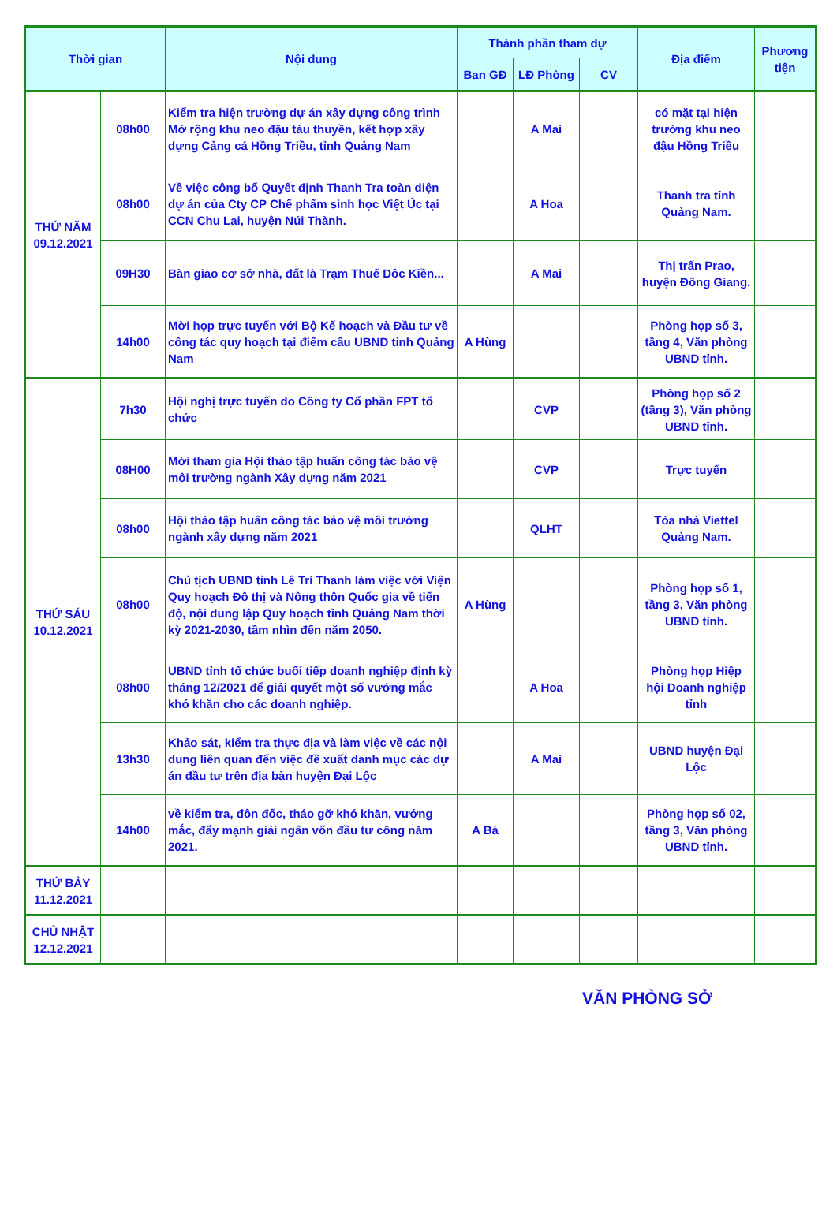| Thời gian | | Nội dung | Thành phần tham dự | | | Địa điểm | Phương tiện |
| --- | --- | --- | --- | --- | --- | --- | --- |
| | | | Ban GĐ | LĐ Phòng | CV | | |
| THỨ NĂM 09.12.2021 | 08h00 | Kiểm tra hiện trường dự án xây dựng công trình Mở rộng khu neo đậu tàu thuyền, kết hợp xây dựng Cảng cá Hồng Triều, tỉnh Quảng Nam | | A Mai | | có mặt tại hiện trường khu neo đậu Hồng Triều | |
| | 08h00 | Về việc công bố Quyết định Thanh Tra toàn diện dự án của Cty CP Chế phẩm sinh học Việt Úc tại CCN Chu Lai, huyện Núi Thành. | | A Hoa | | Thanh tra tỉnh Quảng Nam. | |
| | 09H30 | Bàn giao cơ sở nhà, đất là Trạm Thuế Dôc Kiền... | | A Mai | | Thị trấn Prao, huyện Đông Giang. | |
| | 14h00 | Mời họp trực tuyến với Bộ Kế hoạch và Đầu tư về công tác quy hoạch tại điểm cầu UBND tỉnh Quảng Nam | A Hùng | | | Phòng họp số 3, tầng 4, Văn phòng UBND tỉnh. | |
| THỨ SÁU 10.12.2021 | 7h30 | Hội nghị trực tuyến do Công ty Cổ phần FPT tổ chức | | CVP | | Phòng họp số 2 (tầng 3), Văn phòng UBND tỉnh. | |
| | 08H00 | Mời tham gia Hội thảo tập huấn công tác bảo vệ môi trường ngành Xây dựng năm 2021 | | CVP | | Trực tuyến | |
| | 08h00 | Hội thảo tập huấn công tác bảo vệ môi trường ngành xây dựng năm 2021 | | QLHT | | Tòa nhà Viettel Quảng Nam. | |
| | 08h00 | Chủ tịch UBND tỉnh Lê Trí Thanh làm việc với Viện Quy hoạch Đô thị và Nông thôn Quốc gia về tiến độ, nội dung lập Quy hoạch tỉnh Quảng Nam thời kỳ 2021-2030, tầm nhìn đến năm 2050. | A Hùng | | | Phòng họp số 1, tầng 3, Văn phòng UBND tỉnh. | |
| | 08h00 | UBND tỉnh tổ chức buổi tiếp doanh nghiệp định kỳ tháng 12/2021 để giải quyết một số vướng mắc khó khăn cho các doanh nghiệp. | | A Hoa | | Phòng họp Hiệp hội Doanh nghiệp tỉnh | |
| | 13h30 | Khảo sát, kiểm tra thực địa và làm việc về các nội dung liên quan đến việc đề xuất danh mục các dự án đầu tư trên địa bàn huyện Đại Lộc | | A Mai | | UBND huyện Đại Lộc | |
| | 14h00 | về kiểm tra, đôn đốc, tháo gỡ khó khăn, vướng mắc, đẩy mạnh giải ngân vốn đầu tư công năm 2021. | A Bá | | | Phòng họp số 02, tầng 3, Văn phòng UBND tỉnh. | |
| THỨ BẢY 11.12.2021 | | | | | | | |
| CHỦ NHẬT 12.12.2021 | | | | | | | |
VĂN PHÒNG SỞ